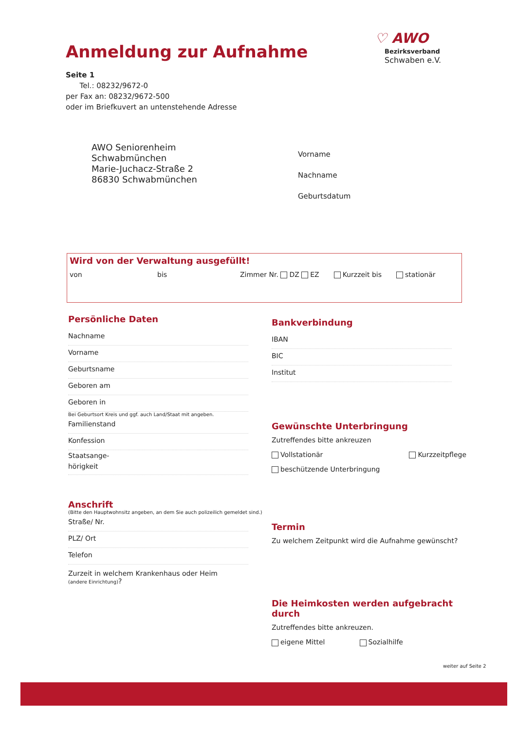Anmeldung zur Aufnahme
♡ AWO Bezirksverband
Schwaben e.V.
Seite 1
Tel.: 08232/9672-0
per Fax an: 08232/9672-500
oder im Briefkuvert an untenstehende Adresse
AWO Seniorenheim
Schwabmünchen
Marie-Juchacz-Straße 2
86830 Schwabmünchen
Vorname
Nachname
Geburtsdatum
Wird von der Verwaltung ausgefüllt!
von bis Zimmer Nr. DZ EZ Kurzzeit bis stationär
Persönliche Daten
Nachname
Vorname
Geburtsname
Geboren am
Geboren in
Bei Geburtsort Kreis und ggf. auch Land/Staat mit angeben.
Familienstand
Konfession
Staatsange-
hörigkeit
Anschrift
(Bitte den Hauptwohnsitz angeben, an dem Sie auch polizeilich gemeldet sind.)
Straße/ Nr.
PLZ/ Ort
Telefon
Zurzeit in welchem Krankenhaus oder Heim
(andere Einrichtung)?
Bankverbindung
IBAN
BIC
Institut
Gewünschte Unterbringung
Zutreffendes bitte ankreuzen
Vollstationär Kurzzeitpflege
beschützende Unterbringung
Termin
Zu welchem Zeitpunkt wird die Aufnahme gewünscht?
Die Heimkosten werden aufgebracht durch
Zutreffendes bitte ankreuzen.
eigene Mittel Sozialhilfe
weiter auf Seite 2